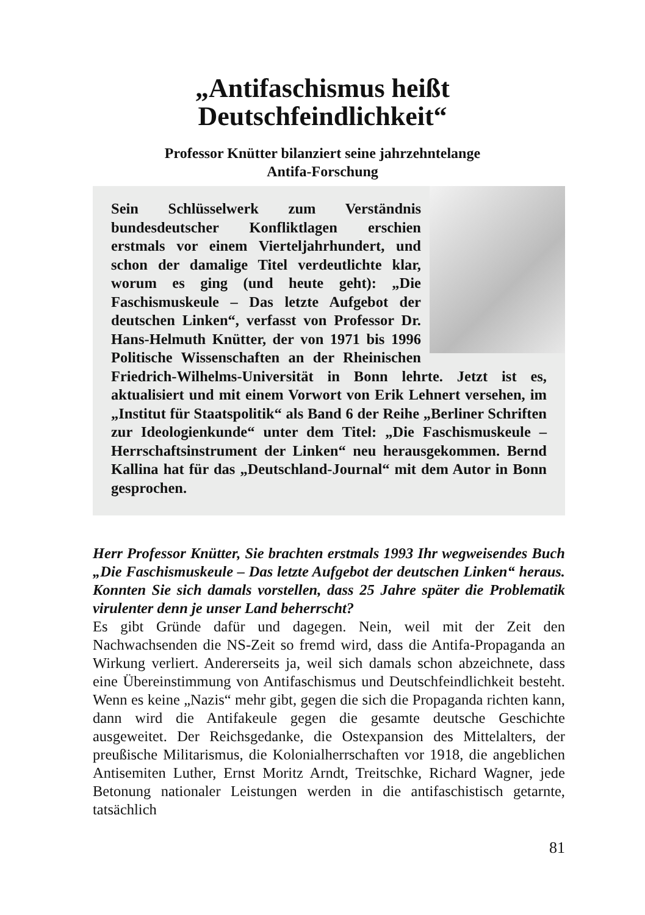„Antifaschismus heißt
Deutschfeindlichkeit“
Professor Knütter bilanziert seine jahrzehntelange
Antifa-Forschung
Sein Schlüsselwerk zum Verständnis bundesdeutscher Konfliktlagen erschien erstmals vor einem Vierteljahrhundert, und schon der damalige Titel verdeutlichte klar, worum es ging (und heute geht): „Die Faschismuskeule – Das letzte Aufgebot der deutschen Linken“, verfasst von Professor Dr. Hans-Helmuth Knütter, der von 1971 bis 1996 Politische Wissenschaften an der Rheinischen Friedrich-Wilhelms-Universität in Bonn lehrte. Jetzt ist es, aktualisiert und mit einem Vorwort von Erik Lehnert versehen, im „Institut für Staatspolitik“ als Band 6 der Reihe „Berliner Schriften zur Ideologienkunde“ unter dem Titel: „Die Faschismuskeule – Herrschaftsinstrument der Linken“ neu herausgekommen. Bernd Kallina hat für das „Deutschland-Journal“ mit dem Autor in Bonn gesprochen.
Herr Professor Knütter, Sie brachten erstmals 1993 Ihr wegweisendes Buch „Die Faschismuskeule – Das letzte Aufgebot der deutschen Linken“ heraus. Konnten Sie sich damals vorstellen, dass 25 Jahre später die Problematik virulenter denn je unser Land beherrscht?
Es gibt Gründe dafür und dagegen. Nein, weil mit der Zeit den Nachwachsenden die NS-Zeit so fremd wird, dass die Antifa-Propaganda an Wirkung verliert. Andererseits ja, weil sich damals schon abzeichnete, dass eine Übereinstimmung von Antifaschismus und Deutschfeindlichkeit besteht. Wenn es keine „Nazis“ mehr gibt, gegen die sich die Propaganda richten kann, dann wird die Antifakeule gegen die gesamte deutsche Geschichte ausgeweitet. Der Reichsgedanke, die Ostexpansion des Mittelalters, der preußische Militarismus, die Kolonialherrschaften vor 1918, die angeblichen Antisemiten Luther, Ernst Moritz Arndt, Treitschke, Richard Wagner, jede Betonung nationaler Leistungen werden in die antifaschistisch getarnte, tatsächlich
81